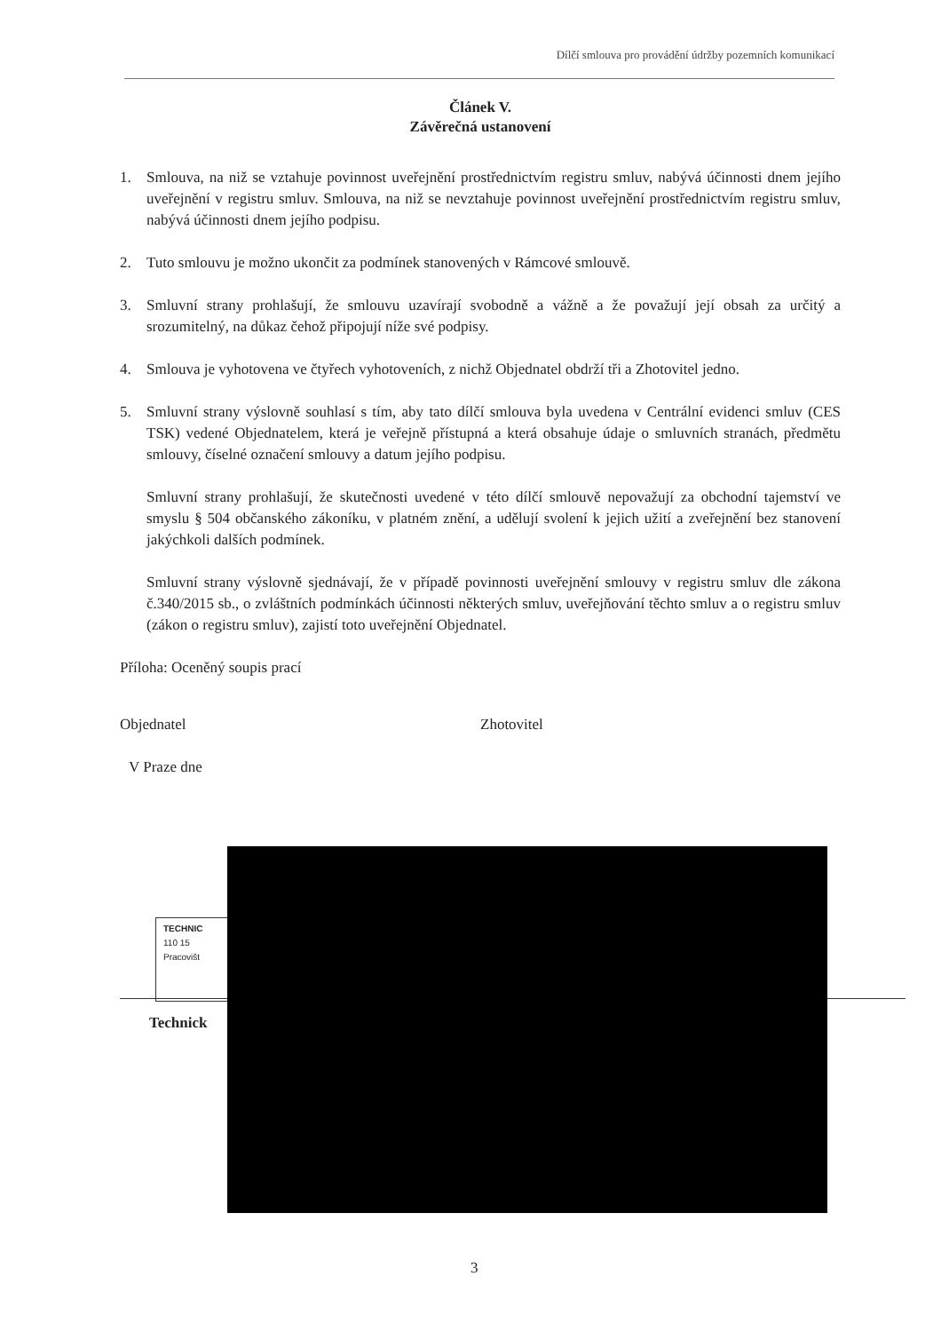Dílčí smlouva pro provádění údržby pozemních komunikací
Článek V.
Závěrečná ustanovení
1. Smlouva, na niž se vztahuje povinnost uveřejnění prostřednictvím registru smluv, nabývá účinnosti dnem jejího uveřejnění v registru smluv. Smlouva, na niž se nevztahuje povinnost uveřejnění prostřednictvím registru smluv, nabývá účinnosti dnem jejího podpisu.
2. Tuto smlouvu je možno ukončit za podmínek stanovených v Rámcové smlouvě.
3. Smluvní strany prohlašují, že smlouvu uzavírají svobodně a vážně a že považují její obsah za určitý a srozumitelný, na důkaz čehož připojují níže své podpisy.
4. Smlouva je vyhotovena ve čtyřech vyhotoveních, z nichž Objednatel obdrží tři a Zhotovitel jedno.
5. Smluvní strany výslovně souhlasí s tím, aby tato dílčí smlouva byla uvedena v Centrální evidenci smluv (CES TSK) vedené Objednatelem, která je veřejně přístupná a která obsahuje údaje o smluvních stranách, předmětu smlouvy, číselné označení smlouvy a datum jejího podpisu.
Smluvní strany prohlašují, že skutečnosti uvedené v této dílčí smlouvě nepovažují za obchodní tajemství ve smyslu § 504 občanského zákoníku, v platném znění, a udělují svolení k jejich užití a zveřejnění bez stanovení jakýchkoli dalších podmínek.
Smluvní strany výslovně sjednávají, že v případě povinnosti uveřejnění smlouvy v registru smluv dle zákona č.340/2015 sb., o zvláštních podmínkách účinnosti některých smluv, uveřejňování těchto smluv a o registru smluv (zákon o registru smluv), zajistí toto uveřejnění Objednatel.
Příloha: Oceněný soupis prací
Objednatel Zhotovitel
V Praze dne
TECHNIC
110 15
Pracovišt
Technick
3